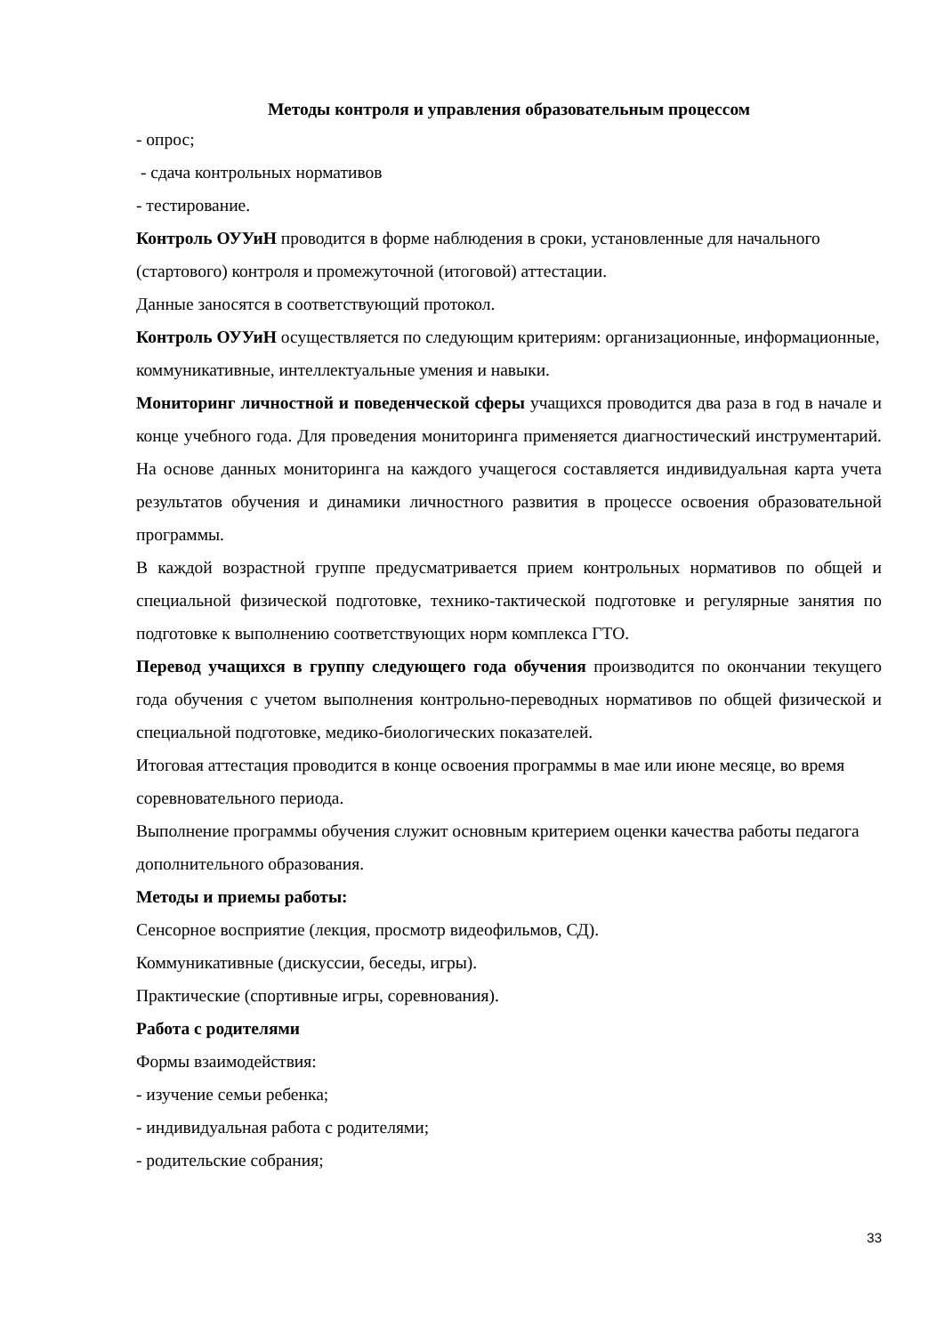Методы контроля и управления образовательным процессом
- опрос;
- сдача контрольных нормативов
- тестирование.
Контроль ОУУиН проводится в форме наблюдения в сроки, установленные для начального (стартового) контроля и промежуточной (итоговой) аттестации.
Данные заносятся в соответствующий протокол.
Контроль ОУУиН осуществляется по следующим критериям: организационные, информационные, коммуникативные, интеллектуальные умения и навыки.
Мониторинг личностной и поведенческой сферы учащихся проводится два раза в год в начале и конце учебного года. Для проведения мониторинга применяется диагностический инструментарий. На основе данных мониторинга на каждого учащегося составляется индивидуальная карта учета результатов обучения и динамики личностного развития в процессе освоения образовательной программы.
В каждой возрастной группе предусматривается прием контрольных нормативов по общей и специальной физической подготовке, технико-тактической подготовке и регулярные занятия по подготовке к выполнению соответствующих норм комплекса ГТО.
Перевод учащихся в группу следующего года обучения производится по окончании текущего года обучения с учетом выполнения контрольно-переводных нормативов по общей физической и специальной подготовке, медико-биологических показателей.
Итоговая аттестация проводится в конце освоения программы в мае или июне месяце, во время соревновательного периода.
Выполнение программы обучения служит основным критерием оценки качества работы педагога дополнительного образования.
Методы и приемы работы:
Сенсорное восприятие (лекция, просмотр видеофильмов, СД).
Коммуникативные (дискуссии, беседы, игры).
Практические (спортивные игры, соревнования).
Работа с родителями
Формы взаимодействия:
- изучение семьи ребенка;
- индивидуальная работа с родителями;
- родительские собрания;
33